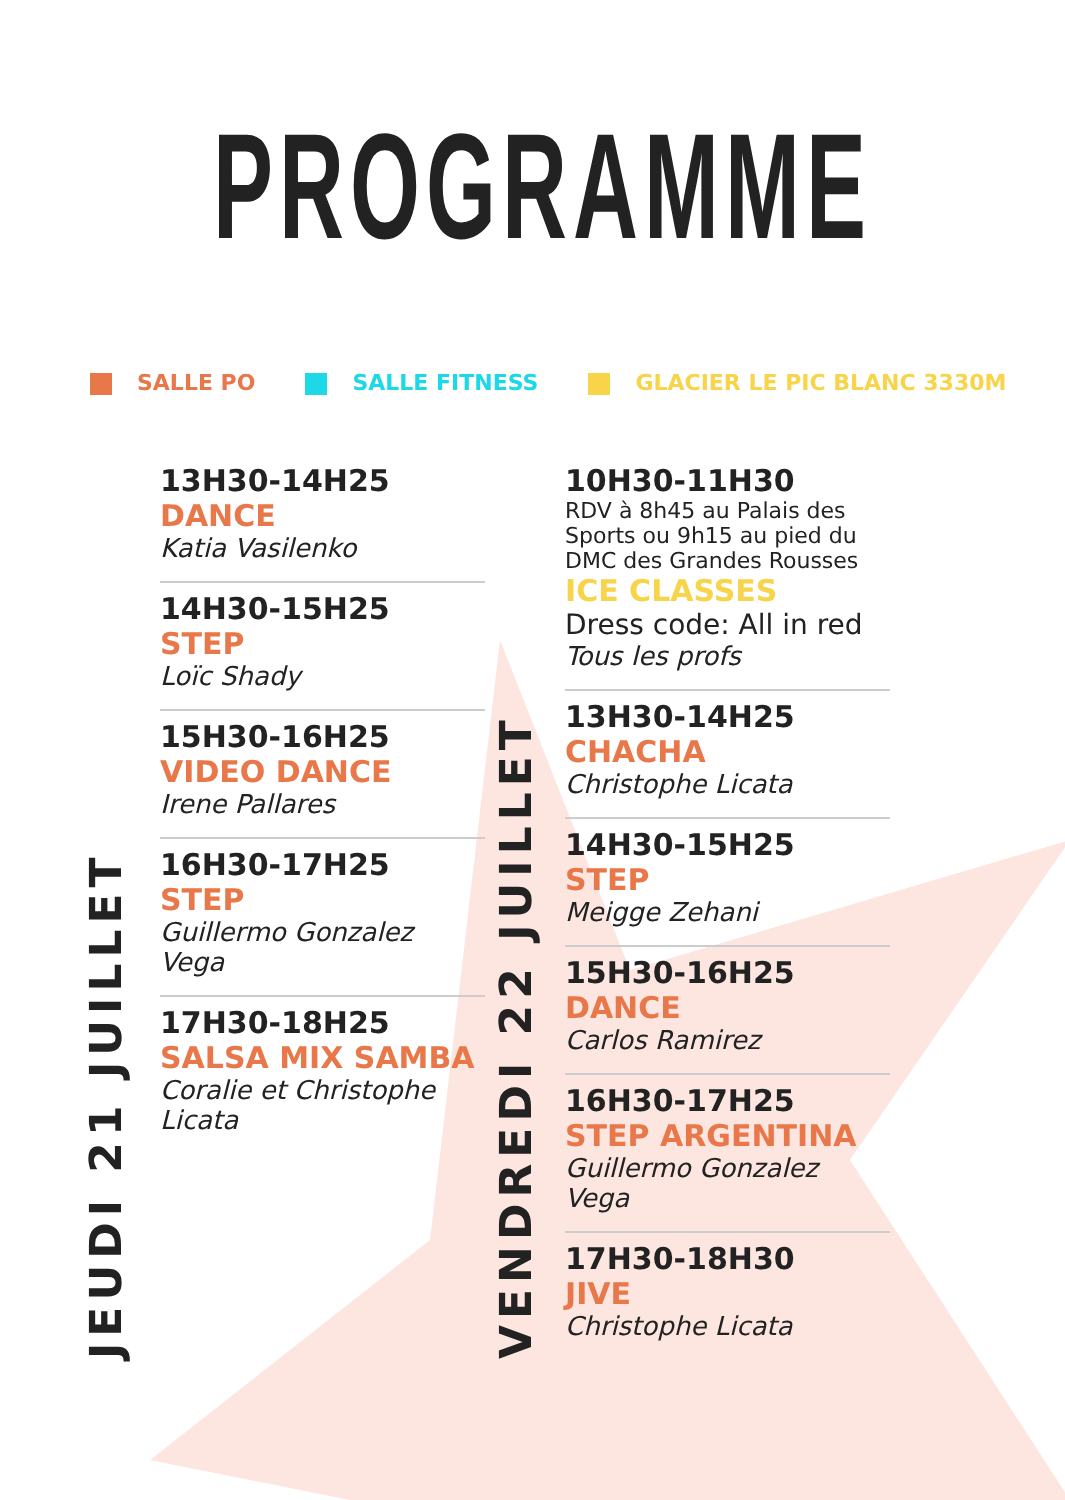PROGRAMME
SALLE PO SALLE FITNESS GLACIER LE PIC BLANC 3330M
JEUDI 21 JUILLET
13H30-14H25
DANCE
Katia Vasilenko
14H30-15H25
STEP
Loïc Shady
15H30-16H25
VIDEO DANCE
Irene Pallares
16H30-17H25
STEP
Guillermo Gonzalez Vega
17H30-18H25
SALSA MIX SAMBA
Coralie et Christophe Licata
VENDREDI 22 JUILLET
10H30-11H30
RDV à 8h45 au Palais des Sports ou 9h15 au pied du DMC des Grandes Rousses
ICE CLASSES
Dress code: All in red
Tous les profs
13H30-14H25
CHACHA
Christophe Licata
14H30-15H25
STEP
Meigge Zehani
15H30-16H25
DANCE
Carlos Ramirez
16H30-17H25
STEP ARGENTINA
Guillermo Gonzalez Vega
17H30-18H30
JIVE
Christophe Licata